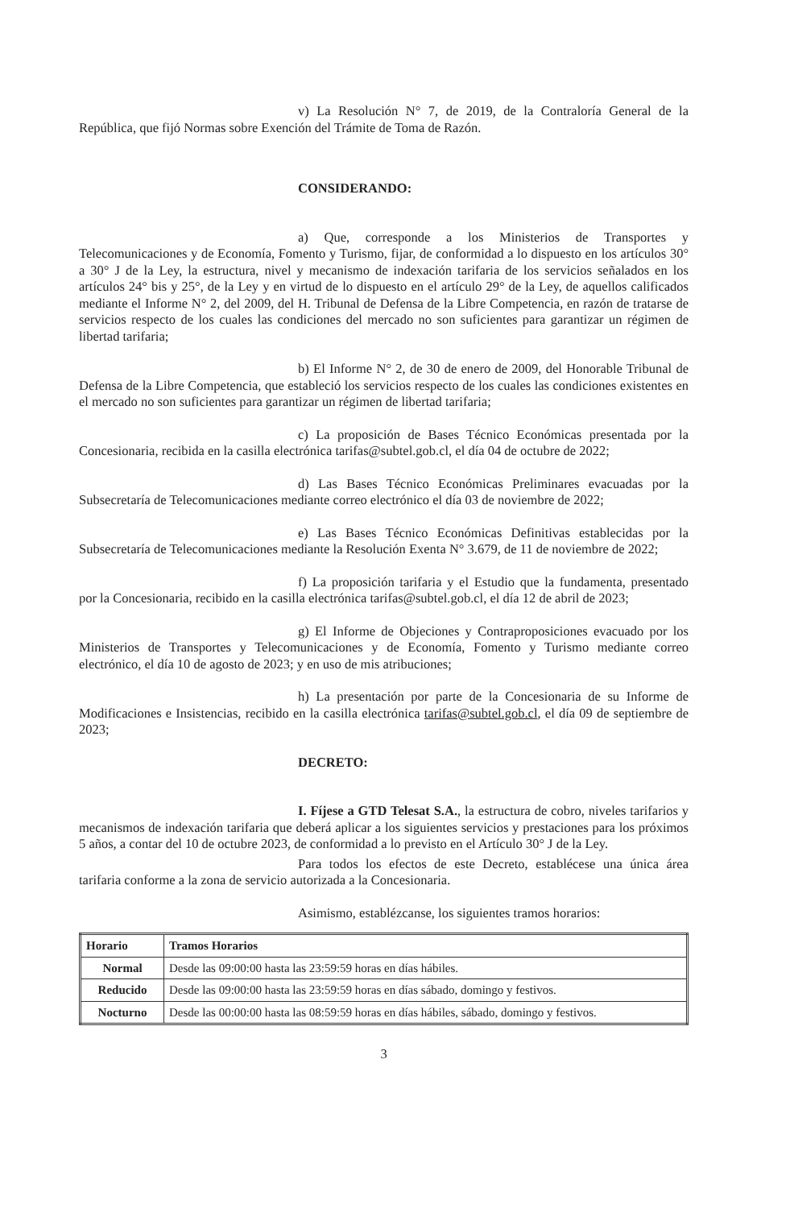v) La Resolución N° 7, de 2019, de la Contraloría General de la República, que fijó Normas sobre Exención del Trámite de Toma de Razón.
CONSIDERANDO:
a) Que, corresponde a los Ministerios de Transportes y Telecomunicaciones y de Economía, Fomento y Turismo, fijar, de conformidad a lo dispuesto en los artículos 30° a 30° J de la Ley, la estructura, nivel y mecanismo de indexación tarifaria de los servicios señalados en los artículos 24° bis y 25°, de la Ley y en virtud de lo dispuesto en el artículo 29° de la Ley, de aquellos calificados mediante el Informe N° 2, del 2009, del H. Tribunal de Defensa de la Libre Competencia, en razón de tratarse de servicios respecto de los cuales las condiciones del mercado no son suficientes para garantizar un régimen de libertad tarifaria;
b) El Informe N° 2, de 30 de enero de 2009, del Honorable Tribunal de Defensa de la Libre Competencia, que estableció los servicios respecto de los cuales las condiciones existentes en el mercado no son suficientes para garantizar un régimen de libertad tarifaria;
c) La proposición de Bases Técnico Económicas presentada por la Concesionaria, recibida en la casilla electrónica tarifas@subtel.gob.cl, el día 04 de octubre de 2022;
d) Las Bases Técnico Económicas Preliminares evacuadas por la Subsecretaría de Telecomunicaciones mediante correo electrónico el día 03 de noviembre de 2022;
e) Las Bases Técnico Económicas Definitivas establecidas por la Subsecretaría de Telecomunicaciones mediante la Resolución Exenta N° 3.679, de 11 de noviembre de 2022;
f) La proposición tarifaria y el Estudio que la fundamenta, presentado por la Concesionaria, recibido en la casilla electrónica tarifas@subtel.gob.cl, el día 12 de abril de 2023;
g) El Informe de Objeciones y Contraproposiciones evacuado por los Ministerios de Transportes y Telecomunicaciones y de Economía, Fomento y Turismo mediante correo electrónico, el día 10 de agosto de 2023; y en uso de mis atribuciones;
h) La presentación por parte de la Concesionaria de su Informe de Modificaciones e Insistencias, recibido en la casilla electrónica tarifas@subtel.gob.cl, el día 09 de septiembre de 2023;
DECRETO:
I. Fíjese a GTD Telesat S.A., la estructura de cobro, niveles tarifarios y mecanismos de indexación tarifaria que deberá aplicar a los siguientes servicios y prestaciones para los próximos 5 años, a contar del 10 de octubre 2023, de conformidad a lo previsto en el Artículo 30° J de la Ley.
Para todos los efectos de este Decreto, establécese una única área tarifaria conforme a la zona de servicio autorizada a la Concesionaria.
Asimismo, establézcanse, los siguientes tramos horarios:
| Horario | Tramos Horarios |
| --- | --- |
| Normal | Desde las 09:00:00 hasta las 23:59:59 horas en días hábiles. |
| Reducido | Desde las 09:00:00 hasta las 23:59:59 horas en días sábado, domingo y festivos. |
| Nocturno | Desde las 00:00:00 hasta las 08:59:59 horas en días hábiles, sábado, domingo y festivos. |
3